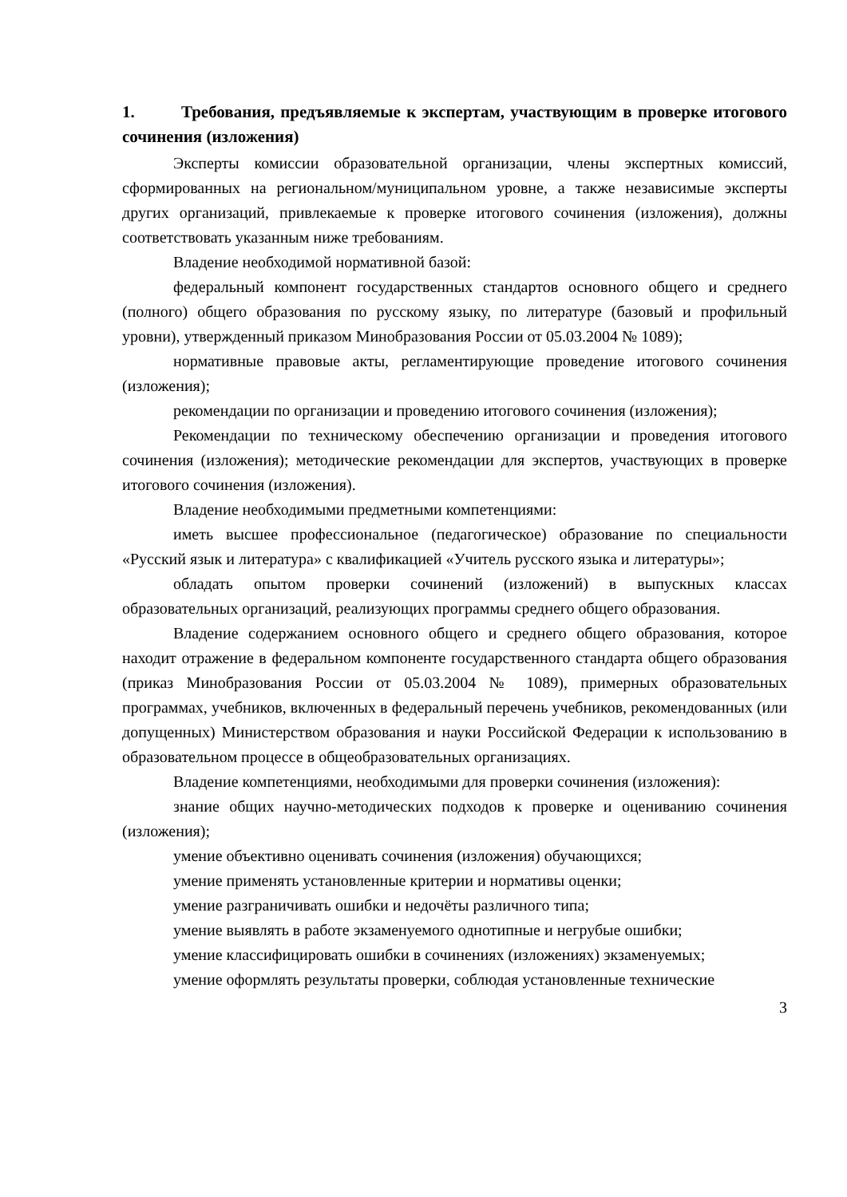1. Требования, предъявляемые к экспертам, участвующим в проверке итогового сочинения (изложения)
Эксперты комиссии образовательной организации, члены экспертных комиссий, сформированных на региональном/муниципальном уровне, а также независимые эксперты других организаций, привлекаемые к проверке итогового сочинения (изложения), должны соответствовать указанным ниже требованиям.
Владение необходимой нормативной базой:
федеральный компонент государственных стандартов основного общего и среднего (полного) общего образования по русскому языку, по литературе (базовый и профильный уровни), утвержденный приказом Минобразования России от 05.03.2004 № 1089);
нормативные правовые акты, регламентирующие проведение итогового сочинения (изложения);
рекомендации по организации и проведению итогового сочинения (изложения);
Рекомендации по техническому обеспечению организации и проведения итогового сочинения (изложения); методические рекомендации для экспертов, участвующих в проверке итогового сочинения (изложения).
Владение необходимыми предметными компетенциями:
иметь высшее профессиональное (педагогическое) образование по специальности «Русский язык и литература» с квалификацией «Учитель русского языка и литературы»;
обладать опытом проверки сочинений (изложений) в выпускных классах образовательных организаций, реализующих программы среднего общего образования.
Владение содержанием основного общего и среднего общего образования, которое находит отражение в федеральном компоненте государственного стандарта общего образования (приказ Минобразования России от 05.03.2004 № 1089), примерных образовательных программах, учебников, включенных в федеральный перечень учебников, рекомендованных (или допущенных) Министерством образования и науки Российской Федерации к использованию в образовательном процессе в общеобразовательных организациях.
Владение компетенциями, необходимыми для проверки сочинения (изложения):
знание общих научно-методических подходов к проверке и оцениванию сочинения (изложения);
умение объективно оценивать сочинения (изложения) обучающихся;
умение применять установленные критерии и нормативы оценки;
умение разграничивать ошибки и недочёты различного типа;
умение выявлять в работе экзаменуемого однотипные и негрубые ошибки;
умение классифицировать ошибки в сочинениях (изложениях) экзаменуемых;
умение оформлять результаты проверки, соблюдая установленные технические
3